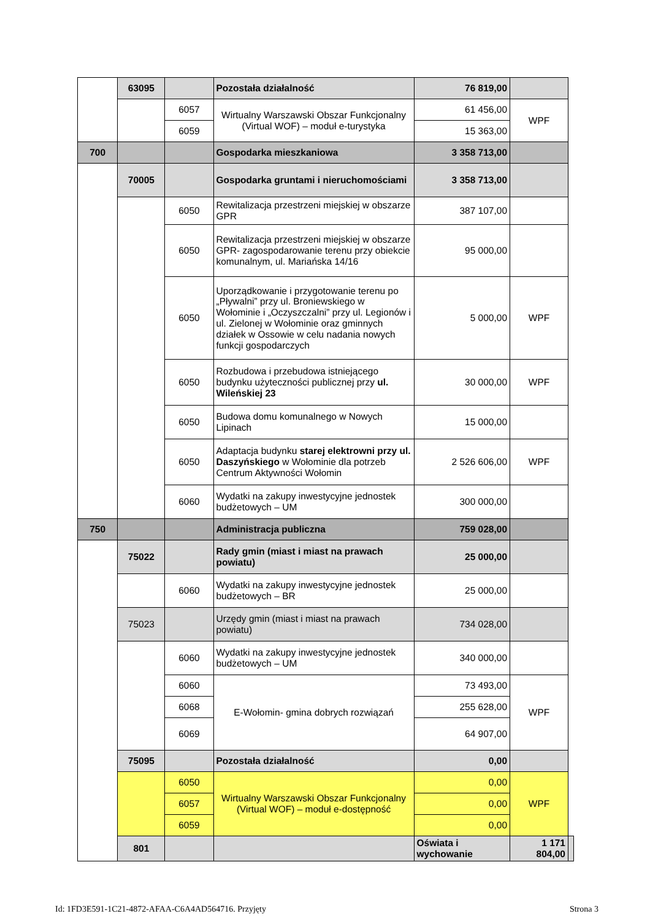| | 63095 | | Pozostała działalność | 76 819,00 | | |
| | | 6057 | Wirtualny Warszawski Obszar Funkcjonalny (Virtual WOF) – moduł e-turystyka | 61 456,00 | WPF | |
| | | 6059 | | 15 363,00 | | |
| 700 | | | Gospodarka mieszkaniowa | 3 358 713,00 | | |
| | 70005 | | Gospodarka gruntami i nieruchomościami | 3 358 713,00 | | |
| | | 6050 | Rewitalizacja przestrzeni miejskiej w obszarze GPR | 387 107,00 | | |
| | | 6050 | Rewitalizacja przestrzeni miejskiej w obszarze GPR- zagospodarowanie terenu przy obiekcie komunalnym, ul. Mariańska 14/16 | 95 000,00 | | |
| | | 6050 | Uporządkowanie i przygotowanie terenu po „Pływalni” przy ul. Broniewskiego w Wołominie i „Oczyszczalni” przy ul. Legionów i ul. Zielonej w Wołominie oraz gminnych działek w Ossowie w celu nadania nowych funkcji gospodarczych | 5 000,00 | WPF | |
| | | 6050 | Rozbudowa i przebudowa istniejącego budynku użyteczności publicznej przy ul. Wileńskiej 23 | 30 000,00 | WPF | |
| | | 6050 | Budowa domu komunalnego w Nowych Lipinach | 15 000,00 | | |
| | | 6050 | Adaptacja budynku starej elektrowni przy ul. Daszyńskiego w Wołominie dla potrzeb Centrum Aktywności Wołomin | 2 526 606,00 | WPF | |
| | | 6060 | Wydatki na zakupy inwestycyjne jednostek budżetowych – UM | 300 000,00 | | |
| 750 | | | Administracja publiczna | 759 028,00 | | |
| | 75022 | | Rady gmin (miast i miast na prawach powiatu) | 25 000,00 | | |
| | | 6060 | Wydatki na zakupy inwestycyjne jednostek budżetowych – BR | 25 000,00 | | |
| | 75023 | | Urzędy gmin (miast i miast na prawach powiatu) | 734 028,00 | | |
| | | 6060 | Wydatki na zakupy inwestycyjne jednostek budżetowych – UM | 340 000,00 | | |
| | | 6060 | E-Wołomin- gmina dobrych rozwiązań | 73 493,00 | WPF | |
| | | 6068 | | 255 628,00 | | |
| | | 6069 | | 64 907,00 | | |
| | 75095 | | Pozostała działalność | 0,00 | | |
| | | 6050 | Wirtualny Warszawski Obszar Funkcjonalny (Virtual WOF) – moduł e-dostępność | 0,00 | WPF | |
| | | 6057 | | 0,00 | | |
| | | 6059 | | 0,00 | | |
| | 801 | | | Oświata i wychowanie | 1 171 804,00 | |
Id: 1FD3E591-1C21-4872-AFAA-C6A4AD564716. Przyjęty Strona 3